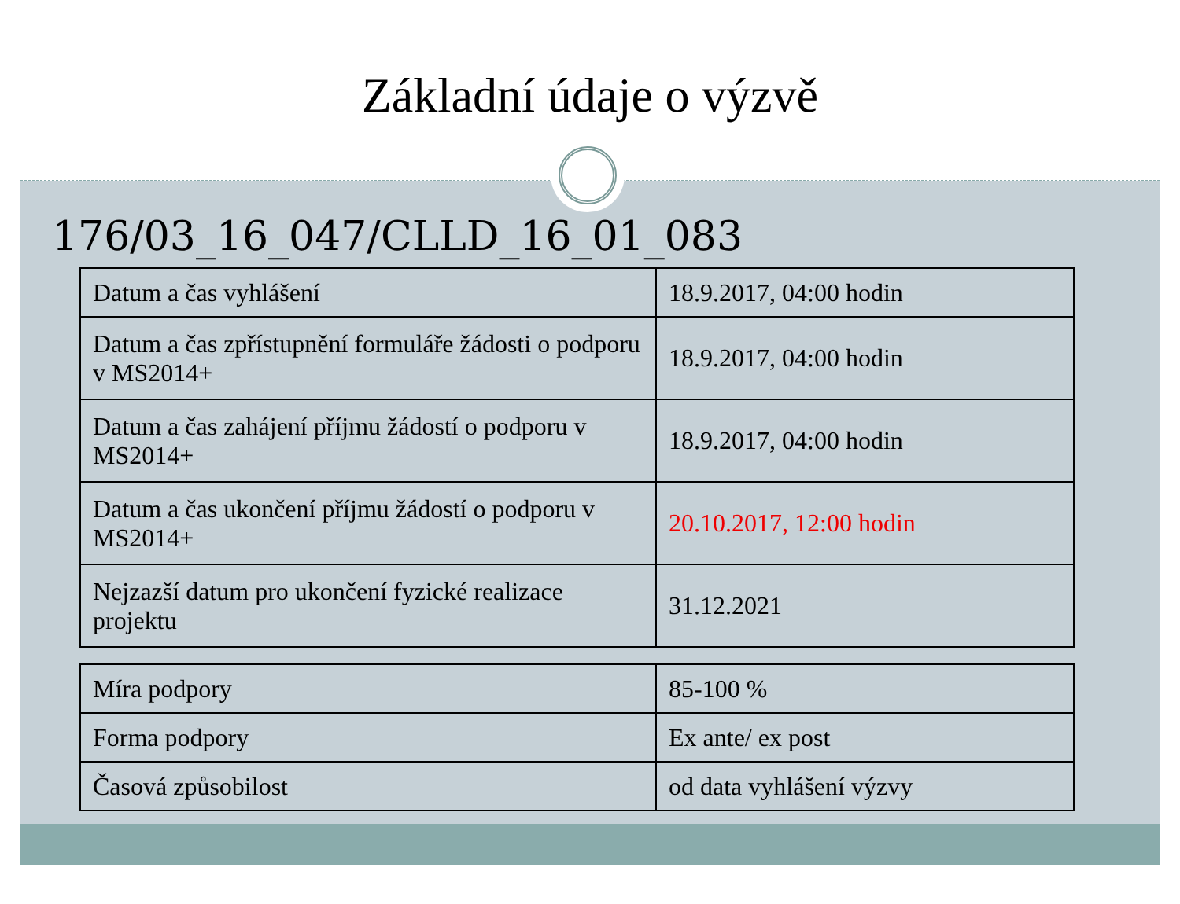Základní údaje o výzvě
176/03_16_047/CLLD_16_01_083
| Datum a čas vyhlášení | 18.9.2017, 04:00 hodin |
| Datum a čas zpřístupnění formuláře žádosti o podporu v MS2014+ | 18.9.2017, 04:00 hodin |
| Datum a čas zahájení příjmu žádostí o podporu v MS2014+ | 18.9.2017, 04:00 hodin |
| Datum a čas ukončení příjmu žádostí o podporu v MS2014+ | 20.10.2017, 12:00 hodin |
| Nejzazší datum pro ukončení fyzické realizace projektu | 31.12.2021 |
| Míra podpory | 85-100 % |
| Forma podpory | Ex ante/ ex post |
| Časová způsobilost | od data vyhlášení výzvy |